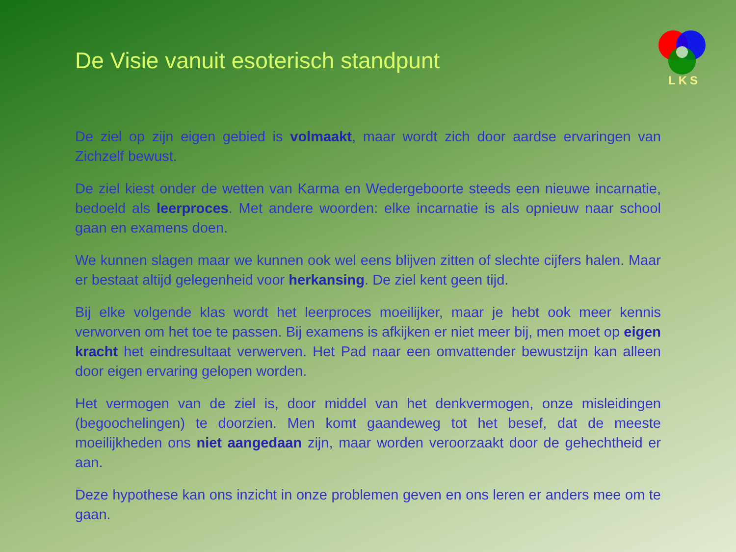De Visie vanuit esoterisch standpunt
LKS
De ziel op zijn eigen gebied is volmaakt, maar wordt zich door aardse ervaringen van Zichzelf bewust.
De ziel kiest onder de wetten van Karma en Wedergeboorte steeds een nieuwe incarnatie, bedoeld als leerproces. Met andere woorden: elke incarnatie is als opnieuw naar school gaan en examens doen.
We kunnen slagen maar we kunnen ook wel eens blijven zitten of slechte cijfers halen. Maar er bestaat altijd gelegenheid voor herkansing. De ziel kent geen tijd.
Bij elke volgende klas wordt het leerproces moeilijker, maar je hebt ook meer kennis verworven om het toe te passen. Bij examens is afkijken er niet meer bij, men moet op eigen kracht het eindresultaat verwerven. Het Pad naar een omvattender bewustzijn kan alleen door eigen ervaring gelopen worden.
Het vermogen van de ziel is, door middel van het denkvermogen, onze misleidingen (begoochelingen) te doorzien. Men komt gaandeweg tot het besef, dat de meeste moeilijkheden ons niet aangedaan zijn, maar worden veroorzaakt door de gehechtheid er aan.
Deze hypothese kan ons inzicht in onze problemen geven en ons leren er anders mee om te gaan.